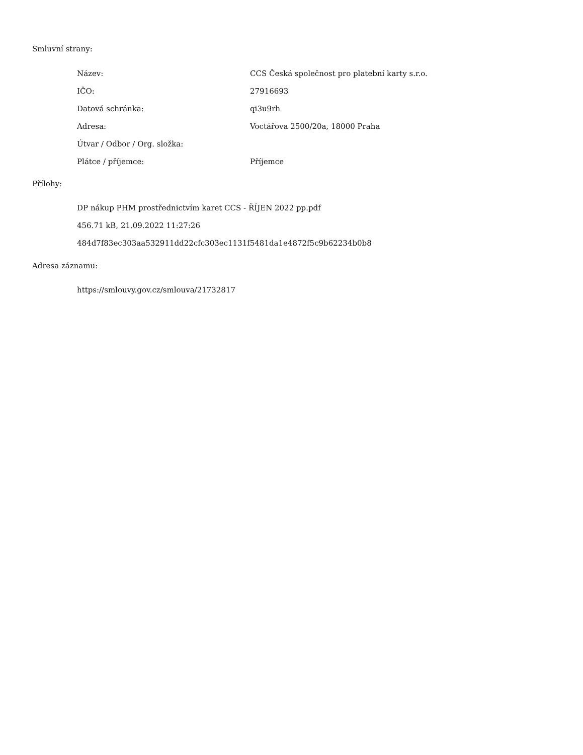Smluvní strany:
| Název: | CCS Česká společnost pro platební karty s.r.o. |
| IČO: | 27916693 |
| Datová schránka: | qi3u9rh |
| Adresa: | Voctářova 2500/20a, 18000 Praha |
| Útvar / Odbor / Org. složka: | |
| Plátce / příjemce: | Příjemce |
Přílohy:
DP nákup PHM prostřednictvím karet CCS - ŘÍJEN 2022 pp.pdf
456.71 kB, 21.09.2022 11:27:26
484d7f83ec303aa532911dd22cfc303ec1131f5481da1e4872f5c9b62234b0b8
Adresa záznamu:
https://smlouvy.gov.cz/smlouva/21732817